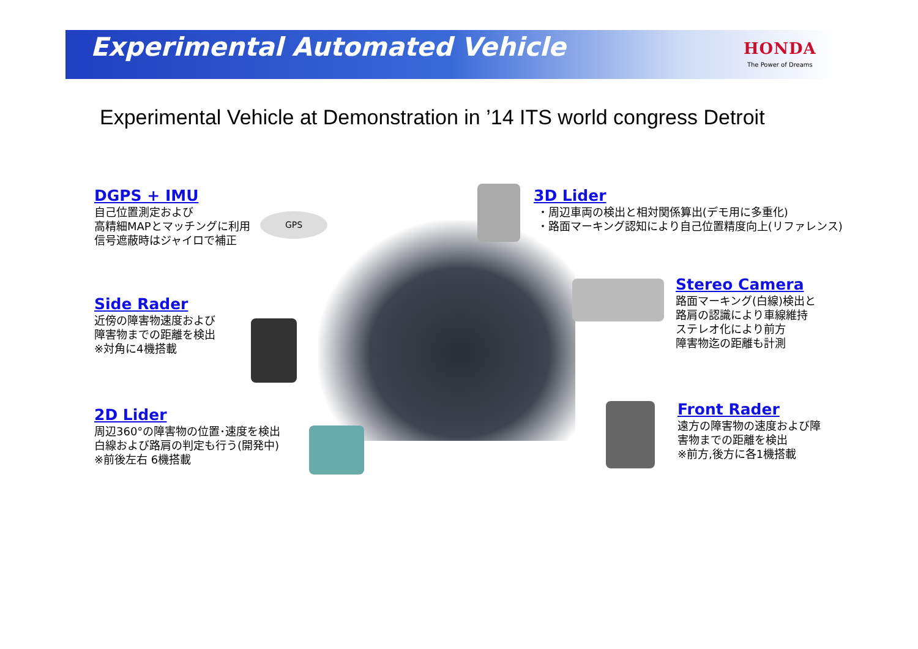Experimental Automated Vehicle HONDA
The Power of Dreams
Experimental Vehicle at Demonstration in ’14 ITS world congress Detroit
GPS
DGPS + IMU
自己位置測定および
高精細MAPとマッチングに利用
信号遮蔽時はジャイロで補正
3D Lider
・周辺車両の検出と相対関係算出(デモ用に多重化)
・路面マーキング認知により自己位置精度向上(リファレンス)
Side Rader
近傍の障害物速度および
障害物までの距離を検出
※対角に4機搭載
Stereo Camera
路面マーキング(白線)検出と
路肩の認識により車線維持
ステレオ化により前方
障害物迄の距離も計測
2D Lider
周辺360°の障害物の位置･速度を検出
白線および路肩の判定も行う(開発中)
※前後左右 6機搭載
Front Rader
遠方の障害物の速度および障
害物までの距離を検出
※前方,後方に各1機搭載